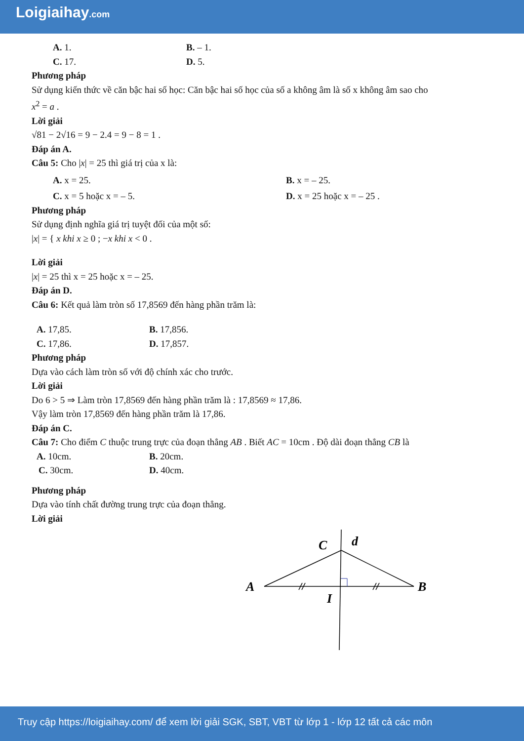Loigiaihay.com
A. 1. B. – 1.
C. 17. D. 5.
Phương pháp
Sử dụng kiến thức về căn bậc hai số học: Căn bậc hai số học của số a không âm là số x không âm sao cho
x<sup>2</sup> = a .
Lời giải
√81 − 2√16 = 9 − 2.4 = 9 − 8 = 1 .
Đáp án A.
Câu 5: Cho |x| = 25 thì giá trị của x là:
A. x = 25. B. x = – 25.
C. x = 5 hoặc x = – 5. D. x = 25 hoặc x = – 25 .
Phương pháp
Sử dụng định nghĩa giá trị tuyệt đối của một số:
|x| = { x khi x ≥ 0 ; −x khi x < 0 .
Lời giải
|x| = 25 thì x = 25 hoặc x = – 25.
Đáp án D.
Câu 6: Kết quả làm tròn số 17,8569 đến hàng phần trăm là:
A. 17,85. B. 17,856.
C. 17,86. D. 17,857.
Phương pháp
Dựa vào cách làm tròn số với độ chính xác cho trước.
Lời giải
Do 6 > 5 ⇒ Làm tròn 17,8569 đến hàng phần trăm là : 17,8569 ≈ 17,86.
Vậy làm tròn 17,8569 đến hàng phần trăm là 17,86.
Đáp án C.
Câu 7: Cho điểm C thuộc trung trực của đoạn thẳng AB . Biết AC = 10cm . Độ dài đoạn thẳng CB là
A. 10cm. B. 20cm.
C. 30cm. D. 40cm.
Phương pháp
Dựa vào tính chất đường trung trực của đoạn thẳng.
Lời giải
C
d
A
B
I
Truy cập https://loigiaihay.com/ để xem lời giải SGK, SBT, VBT từ lớp 1 - lớp 12 tất cả các môn